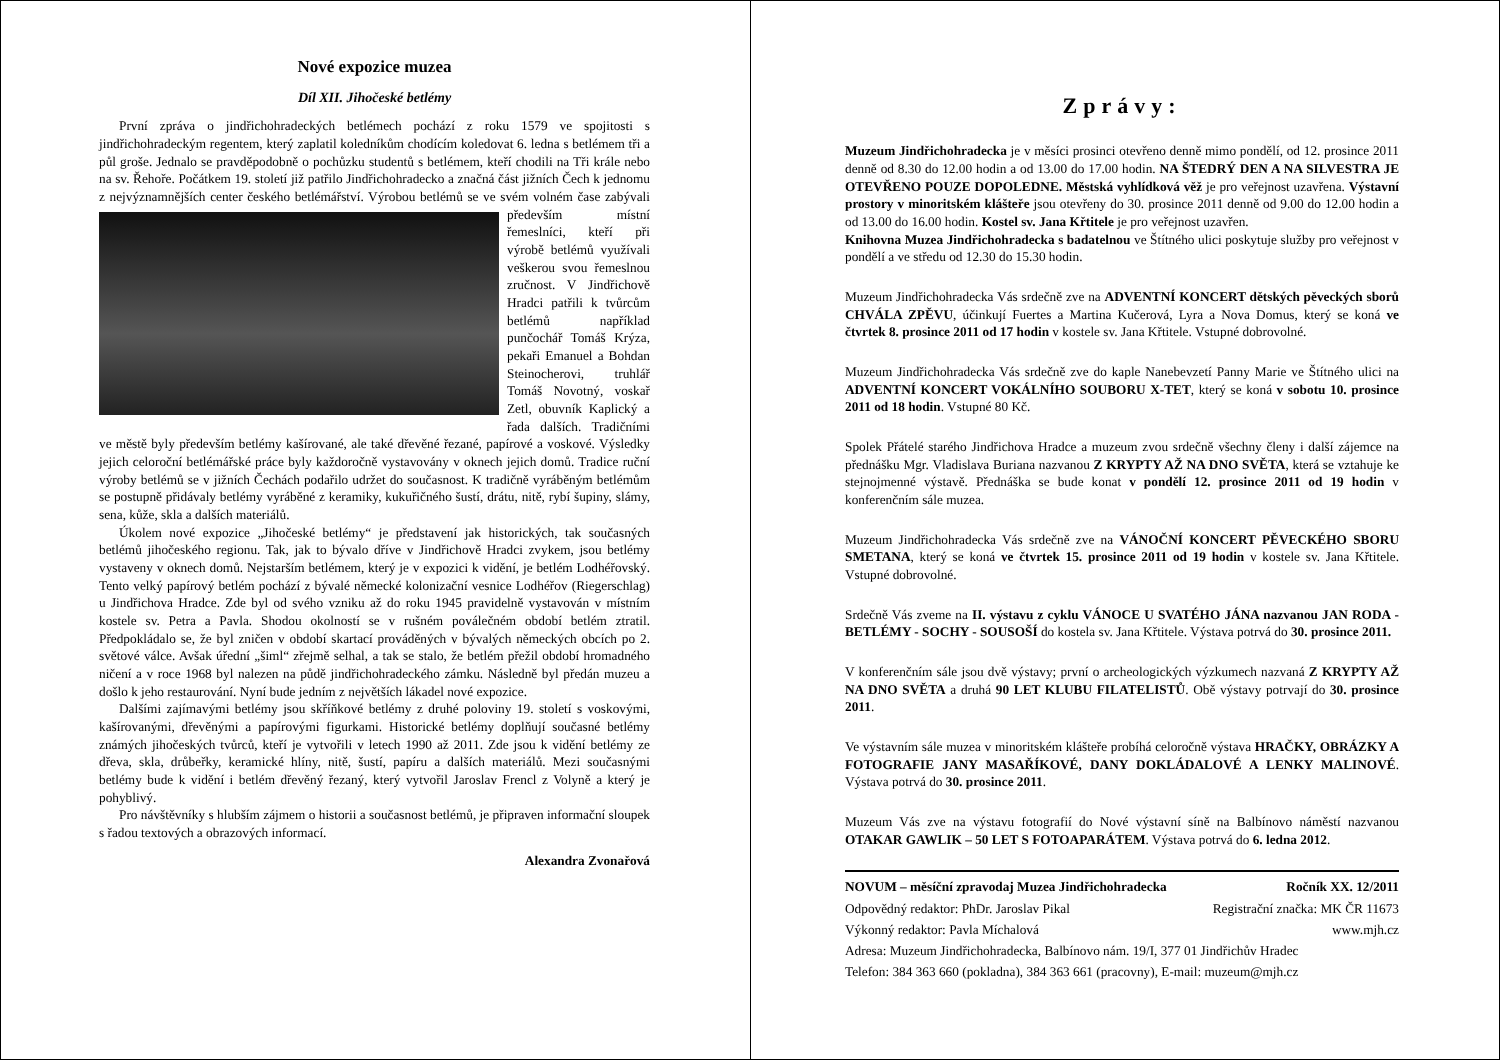Nové expozice muzea
Díl XII. Jihočeské betlémy
První zpráva o jindřichohradeckých betlémech pochází z roku 1579 ve spojitosti s jindřichohradeckým regentem, který zaplatil koledníkům chodícím koledovat 6. ledna s betlémem tři a půl groše. Jednalo se pravděpodobně o pochůzku studentů s betlémem, kteří chodili na Tři krále nebo na sv. Řehoře. Počátkem 19. století již patřilo Jindřichohradecko a značná část jižních Čech k jednomu z nejvýznamnějších center českého betlémářství. Výrobou betlémů se ve svém volném čase zabývali především místní řemeslníci, kteří při výrobě betlémů využívali veškerou svou řemeslnou zručnost. V Jindřichově Hradci patřili k tvůrcům betlémů například punčochář Tomáš Krýza, pekaři Emanuel a Bohdan Steinocherovi, truhlář Tomáš Novotný, voskař Zetl, obuvník Kaplický a řada dalších. Tradičními ve městě byly především betlémy kašírované, ale také dřevěné řezané, papírové a voskové. Výsledky jejich celoroční betlémářské práce byly každoročně vystavovány v oknech jejich domů. Tradice ruční výroby betlémů se v jižních Čechách podařilo udržet do současnost. K tradičně vyráběným betlémům se postupně přidávaly betlémy vyráběné z keramiky, kukuřičného šustí, drátu, nitě, rybí šupiny, slámy, sena, kůže, skla a dalších materiálů.
Úkolem nové expozice „Jihočeské betlémy“ je představení jak historických, tak současných betlémů jihočeského regionu. Tak, jak to bývalo dříve v Jindřichově Hradci zvykem, jsou betlémy vystaveny v oknech domů. Nejstarším betlémem, který je v expozici k vidění, je betlém Lodhéřovský. Tento velký papírový betlém pochází z bývalé německé kolonizační vesnice Lodhéřov (Riegerschlag) u Jindřichova Hradce. Zde byl od svého vzniku až do roku 1945 pravidelně vystavován v místním kostele sv. Petra a Pavla. Shodou okolností se v rušném poválečném období betlém ztratil. Předpokládalo se, že byl zničen v období skartací prováděných v bývalých německých obcích po 2. světové válce. Avšak úřední „šiml“ zřejmě selhal, a tak se stalo, že betlém přežil období hromadného ničení a v roce 1968 byl nalezen na půdě jindřichohradeckého zámku. Následně byl předán muzeu a došlo k jeho restaurování. Nyní bude jedním z největších lákadel nové expozice.
Dalšími zajímavými betlémy jsou skříňkové betlémy z druhé poloviny 19. století s voskovými, kašírovanými, dřevěnými a papírovými figurkami. Historické betlémy doplňují současné betlémy známých jihočeských tvůrců, kteří je vytvořili v letech 1990 až 2011. Zde jsou k vidění betlémy ze dřeva, skla, drůbeřky, keramické hlíny, nitě, šustí, papíru a dalších materiálů. Mezi současnými betlémy bude k vidění i betlém dřevěný řezaný, který vytvořil Jaroslav Frencl z Volyně a který je pohyblivý.
Pro návštěvníky s hlubším zájmem o historii a současnost betlémů, je připraven informační sloupek s řadou textových a obrazových informací.
Alexandra Zvonařová
Zprávy:
Muzeum Jindřichohradecka je v měsíci prosinci otevřeno denně mimo pondělí, od 12. prosince 2011 denně od 8.30 do 12.00 hodin a od 13.00 do 17.00 hodin. NA ŠTEDRÝ DEN A NA SILVESTRA JE OTEVŘENO POUZE DOPOLEDNE. Městská vyhlídková věž je pro veřejnost uzavřena. Výstavní prostory v minoritském klášteře jsou otevřeny do 30. prosince 2011 denně od 9.00 do 12.00 hodin a od 13.00 do 16.00 hodin. Kostel sv. Jana Křtitele je pro veřejnost uzavřen.
Knihovna Muzea Jindřichohradecka s badatelnou ve Štítného ulici poskytuje služby pro veřejnost v pondělí a ve středu od 12.30 do 15.30 hodin.
Muzeum Jindřichohradecka Vás srdečně zve na ADVENTNÍ KONCERT dětských pěveckých sborů CHVÁLA ZPĚVU, účinkují Fuertes a Martina Kučerová, Lyra a Nova Domus, který se koná ve čtvrtek 8. prosince 2011 od 17 hodin v kostele sv. Jana Křtitele. Vstupné dobrovolné.
Muzeum Jindřichohradecka Vás srdečně zve do kaple Nanebevzetí Panny Marie ve Štítného ulici na ADVENTNÍ KONCERT VOKÁLNÍHO SOUBORU X-TET, který se koná v sobotu 10. prosince 2011 od 18 hodin. Vstupné 80 Kč.
Spolek Přátelé starého Jindřichova Hradce a muzeum zvou srdečně všechny členy i další zájemce na přednášku Mgr. Vladislava Buriana nazvanou Z KRYPTY AŽ NA DNO SVĚTA, která se vztahuje ke stejnojmenné výstavě. Přednáška se bude konat v pondělí 12. prosince 2011 od 19 hodin v konferenčním sále muzea.
Muzeum Jindřichohradecka Vás srdečně zve na VÁNOČNÍ KONCERT PĚVECKÉHO SBORU SMETANA, který se koná ve čtvrtek 15. prosince 2011 od 19 hodin v kostele sv. Jana Křtitele. Vstupné dobrovolné.
Srdečně Vás zveme na II. výstavu z cyklu VÁNOCE U SVATÉHO JÁNA nazvanou JAN RODA - BETLÉMY - SOCHY - SOUSOŠÍ do kostela sv. Jana Křtitele. Výstava potrvá do 30. prosince 2011.
V konferenčním sále jsou dvě výstavy; první o archeologických výzkumech nazvaná Z KRYPTY AŽ NA DNO SVĚTA a druhá 90 LET KLUBU FILATELISTŮ. Obě výstavy potrvají do 30. prosince 2011.
Ve výstavním sále muzea v minoritském klášteře probíhá celoročně výstava HRAČKY, OBRÁZKY A FOTOGRAFIE JANY MASAŘÍKOVÉ, DANY DOKLÁDALOVÉ A LENKY MALINOVÉ. Výstava potrvá do 30. prosince 2011.
Muzeum Vás zve na výstavu fotografií do Nové výstavní síně na Balbínovo náměstí nazvanou OTAKAR GAWLIK – 50 LET S FOTOAPARÁTEM. Výstava potrvá do 6. ledna 2012.
NOVUM – měsíční zpravodaj Muzea Jindřichohradecka Ročník XX. 12/2011
Odpovědný redaktor: PhDr. Jaroslav Pikal Registrační značka: MK ČR 11673
Výkonný redaktor: Pavla Míchalová www.mjh.cz
Adresa: Muzeum Jindřichohradecka, Balbínovo nám. 19/I, 377 01 Jindřichův Hradec
Telefon: 384 363 660 (pokladna), 384 363 661 (pracovny), E-mail: muzeum@mjh.cz